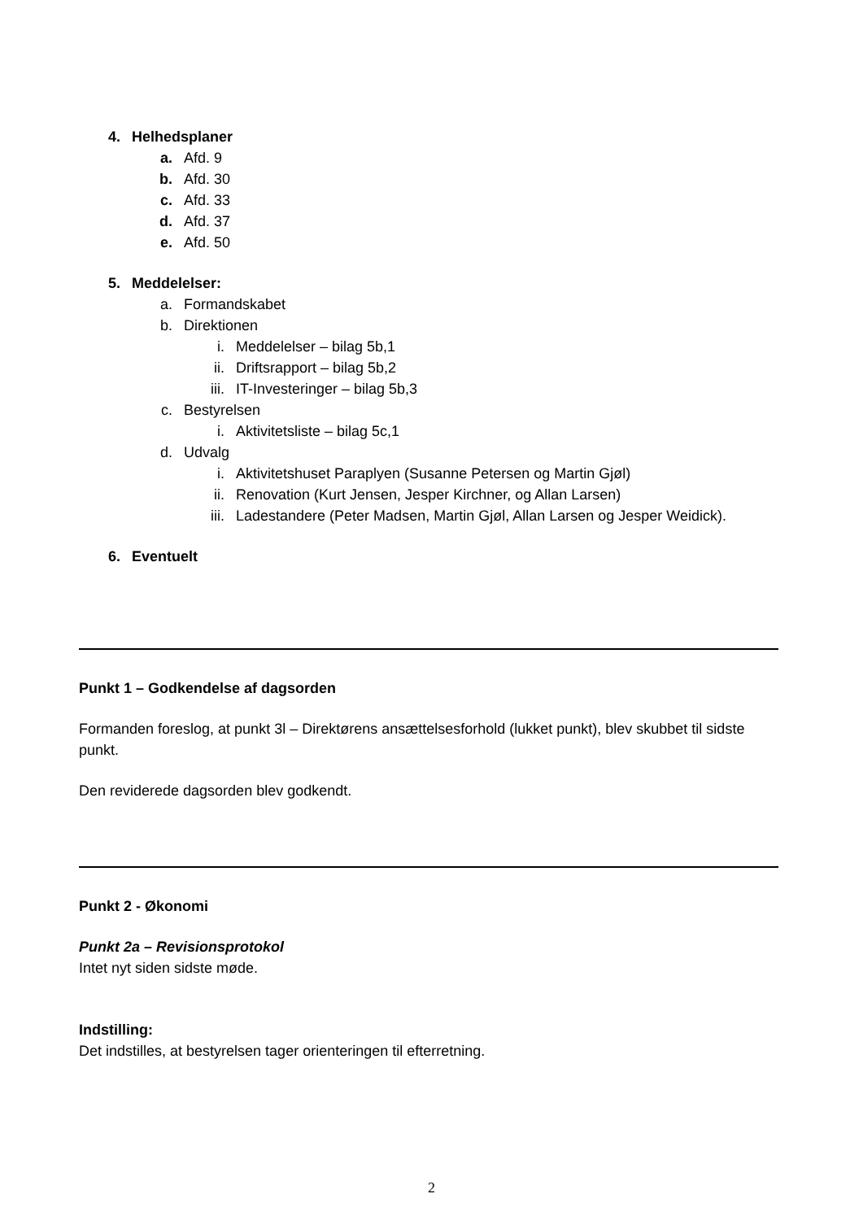4. Helhedsplaner
a. Afd. 9
b. Afd. 30
c. Afd. 33
d. Afd. 37
e. Afd. 50
5. Meddelelser:
a. Formandskabet
b. Direktionen
i. Meddelelser – bilag 5b,1
ii. Driftsrapport – bilag 5b,2
iii. IT-Investeringer – bilag 5b,3
c. Bestyrelsen
i. Aktivitetsliste – bilag 5c,1
d. Udvalg
i. Aktivitetshuset Paraplyen (Susanne Petersen og Martin Gjøl)
ii. Renovation (Kurt Jensen, Jesper Kirchner, og Allan Larsen)
iii. Ladestandere (Peter Madsen, Martin Gjøl, Allan Larsen og Jesper Weidick).
6. Eventuelt
Punkt 1 – Godkendelse af dagsorden
Formanden foreslog, at punkt 3l – Direktørens ansættelsesforhold (lukket punkt), blev skubbet til sidste punkt.
Den reviderede dagsorden blev godkendt.
Punkt 2 - Økonomi
Punkt 2a – Revisionsprotokol
Intet nyt siden sidste møde.
Indstilling:
Det indstilles, at bestyrelsen tager orienteringen til efterretning.
2